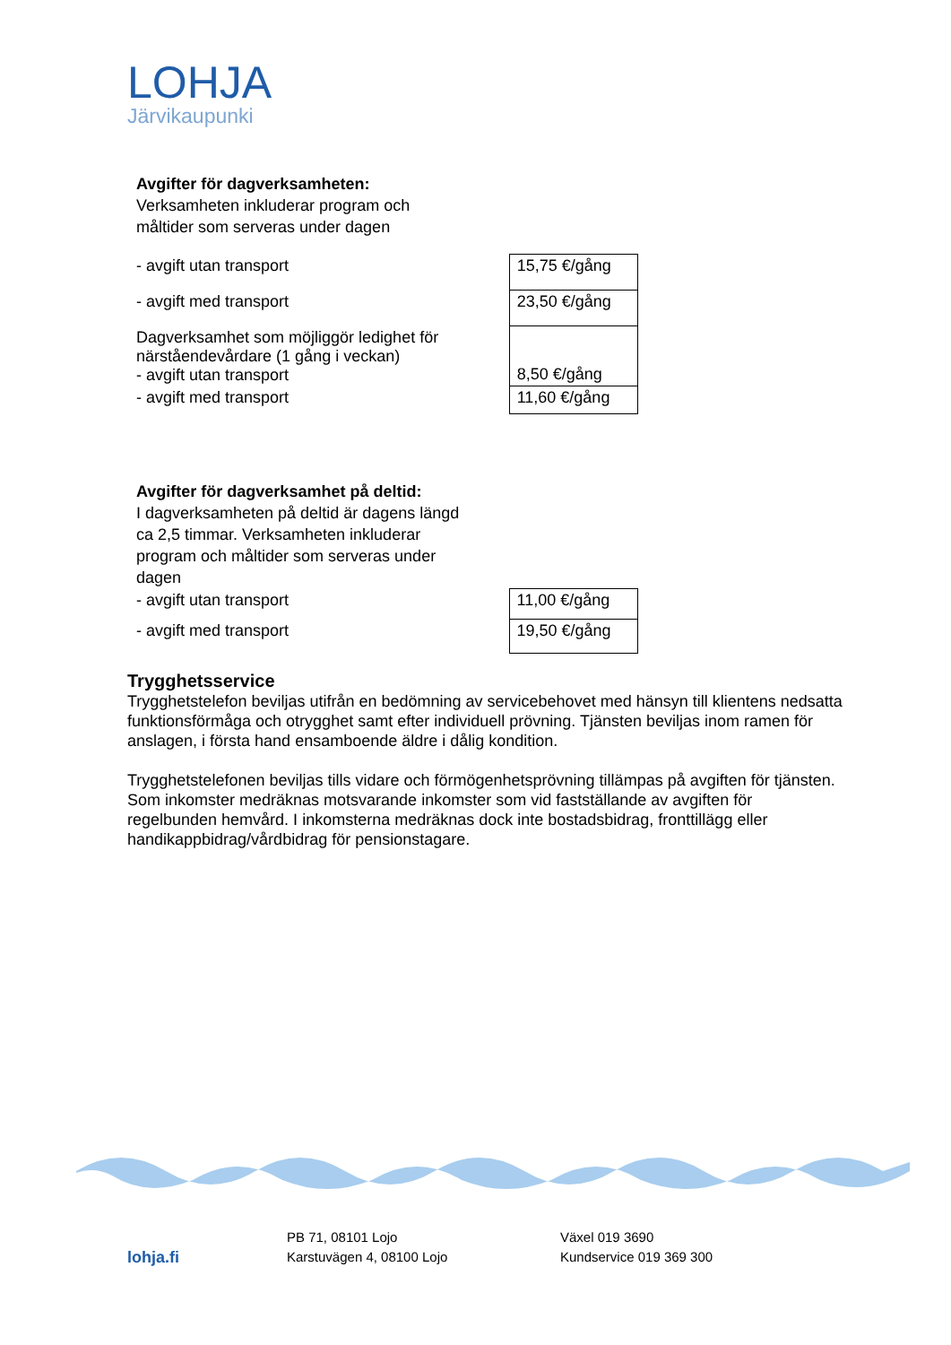LOHJA
Järvikaupunki
Avgifter för dagverksamheten:
Verksamheten inkluderar program och
måltider som serveras under dagen
| - avgift utan transport | 15,75 €/gång |
| - avgift med transport | 23,50 €/gång |
| Dagverksamhet som möjliggör ledighet för närståendevårdare (1 gång i veckan) - avgift utan transport | 8,50 €/gång |
| - avgift med transport | 11,60 €/gång |
Avgifter för dagverksamhet på deltid:
I dagverksamheten på deltid är dagens längd
ca 2,5 timmar. Verksamheten inkluderar
program och måltider som serveras under
dagen
| - avgift utan transport | 11,00 €/gång |
| - avgift med transport | 19,50 €/gång |
Trygghetsservice
Trygghetstelefon beviljas utifrån en bedömning av servicebehovet med hänsyn till klientens nedsatta funktionsförmåga och otrygghet samt efter individuell prövning. Tjänsten beviljas inom ramen för anslagen, i första hand ensamboende äldre i dålig kondition.
Trygghetstelefonen beviljas tills vidare och förmögenhetsprövning tillämpas på avgiften för tjänsten. Som inkomster medräknas motsvarande inkomster som vid fastställande av avgiften för regelbunden hemvård. I inkomsterna medräknas dock inte bostadsbidrag, fronttillägg eller handikappbidrag/vårdbidrag för pensionstagare.
lohja.fi
PB 71, 08101 Lojo
Karstuvägen 4, 08100 Lojo
Växel 019 3690
Kundservice 019 369 300